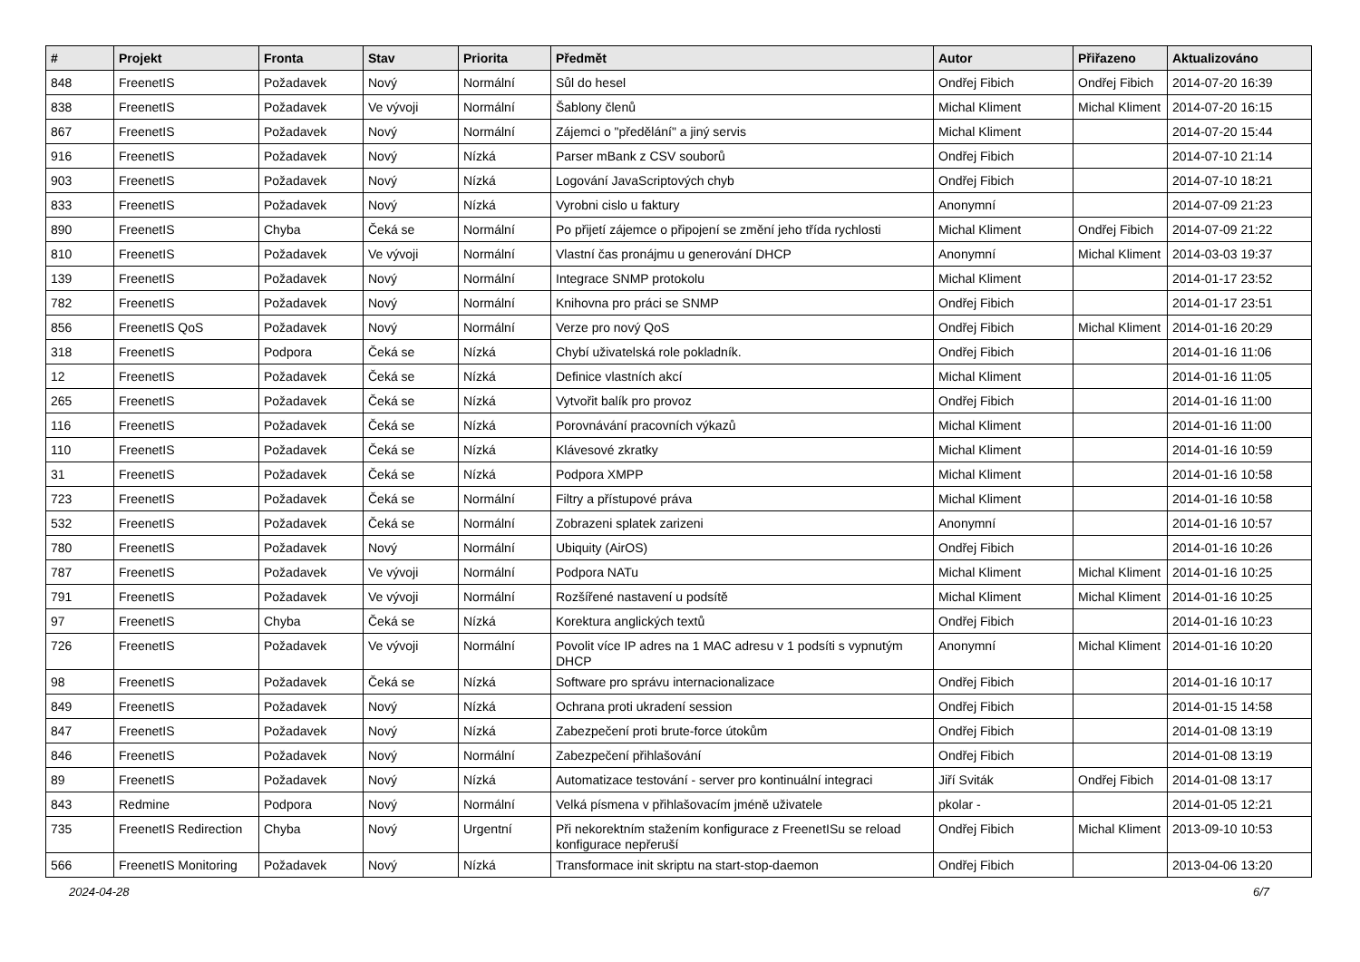| # | Projekt | Fronta | Stav | Priorita | Předmět | Autor | Přiřazeno | Aktualizováno |
| --- | --- | --- | --- | --- | --- | --- | --- | --- |
| 848 | FreenetIS | Požadavek | Nový | Normální | Sůl do hesel | Ondřej Fibich | Ondřej Fibich | 2014-07-20 16:39 |
| 838 | FreenetIS | Požadavek | Ve vývoji | Normální | Šablony členů | Michal Kliment | Michal Kliment | 2014-07-20 16:15 |
| 867 | FreenetIS | Požadavek | Nový | Normální | Zájemci o "předělání" a jiný servis | Michal Kliment | | 2014-07-20 15:44 |
| 916 | FreenetIS | Požadavek | Nový | Nízká | Parser mBank z CSV souborů | Ondřej Fibich | | 2014-07-10 21:14 |
| 903 | FreenetIS | Požadavek | Nový | Nízká | Logování JavaScriptových chyb | Ondřej Fibich | | 2014-07-10 18:21 |
| 833 | FreenetIS | Požadavek | Nový | Nízká | Vyrobni cislo u faktury | Anonymní | | 2014-07-09 21:23 |
| 890 | FreenetIS | Chyba | Čeká se | Normální | Po přijetí zájemce o připojení se změní jeho třída rychlosti | Michal Kliment | Ondřej Fibich | 2014-07-09 21:22 |
| 810 | FreenetIS | Požadavek | Ve vývoji | Normální | Vlastní čas pronájmu u generování DHCP | Anonymní | Michal Kliment | 2014-03-03 19:37 |
| 139 | FreenetIS | Požadavek | Nový | Normální | Integrace SNMP protokolu | Michal Kliment | | 2014-01-17 23:52 |
| 782 | FreenetIS | Požadavek | Nový | Normální | Knihovna pro práci se SNMP | Ondřej Fibich | | 2014-01-17 23:51 |
| 856 | FreenetIS QoS | Požadavek | Nový | Normální | Verze pro nový QoS | Ondřej Fibich | Michal Kliment | 2014-01-16 20:29 |
| 318 | FreenetIS | Podpora | Čeká se | Nízká | Chybí uživatelská role pokladník. | Ondřej Fibich | | 2014-01-16 11:06 |
| 12 | FreenetIS | Požadavek | Čeká se | Nízká | Definice vlastních akcí | Michal Kliment | | 2014-01-16 11:05 |
| 265 | FreenetIS | Požadavek | Čeká se | Nízká | Vytvořit balík pro provoz | Ondřej Fibich | | 2014-01-16 11:00 |
| 116 | FreenetIS | Požadavek | Čeká se | Nízká | Porovnávání pracovních výkazů | Michal Kliment | | 2014-01-16 11:00 |
| 110 | FreenetIS | Požadavek | Čeká se | Nízká | Klávesové zkratky | Michal Kliment | | 2014-01-16 10:59 |
| 31 | FreenetIS | Požadavek | Čeká se | Nízká | Podpora XMPP | Michal Kliment | | 2014-01-16 10:58 |
| 723 | FreenetIS | Požadavek | Čeká se | Normální | Filtry a přístupové práva | Michal Kliment | | 2014-01-16 10:58 |
| 532 | FreenetIS | Požadavek | Čeká se | Normální | Zobrazeni splatek zarizeni | Anonymní | | 2014-01-16 10:57 |
| 780 | FreenetIS | Požadavek | Nový | Normální | Ubiquity (AirOS) | Ondřej Fibich | | 2014-01-16 10:26 |
| 787 | FreenetIS | Požadavek | Ve vývoji | Normální | Podpora NATu | Michal Kliment | Michal Kliment | 2014-01-16 10:25 |
| 791 | FreenetIS | Požadavek | Ve vývoji | Normální | Rozšířené nastavení u podsítě | Michal Kliment | Michal Kliment | 2014-01-16 10:25 |
| 97 | FreenetIS | Chyba | Čeká se | Nízká | Korektura anglických textů | Ondřej Fibich | | 2014-01-16 10:23 |
| 726 | FreenetIS | Požadavek | Ve vývoji | Normální | Povolit více IP adres na 1 MAC adresu v 1 podsíti s vypnutým DHCP | Anonymní | Michal Kliment | 2014-01-16 10:20 |
| 98 | FreenetIS | Požadavek | Čeká se | Nízká | Software pro správu internacionalizace | Ondřej Fibich | | 2014-01-16 10:17 |
| 849 | FreenetIS | Požadavek | Nový | Nízká | Ochrana proti ukradení session | Ondřej Fibich | | 2014-01-15 14:58 |
| 847 | FreenetIS | Požadavek | Nový | Nízká | Zabezpečení proti brute-force útokům | Ondřej Fibich | | 2014-01-08 13:19 |
| 846 | FreenetIS | Požadavek | Nový | Normální | Zabezpečení přihlašování | Ondřej Fibich | | 2014-01-08 13:19 |
| 89 | FreenetIS | Požadavek | Nový | Nízká | Automatizace testování - server pro kontinuální integraci | Jiří Sviták | Ondřej Fibich | 2014-01-08 13:17 |
| 843 | Redmine | Podpora | Nový | Normální | Velká písmena v přihlašovacím jméně uživatele | pkolar - | | 2014-01-05 12:21 |
| 735 | FreenetIS Redirection | Chyba | Nový | Urgentní | Při nekorektním stažením konfigurace z FreenetISu se reload konfigurace nepřeruší | Ondřej Fibich | Michal Kliment | 2013-09-10 10:53 |
| 566 | FreenetIS Monitoring | Požadavek | Nový | Nízká | Transformace init skriptu na start-stop-daemon | Ondřej Fibich | | 2013-04-06 13:20 |
2024-04-28 6/7